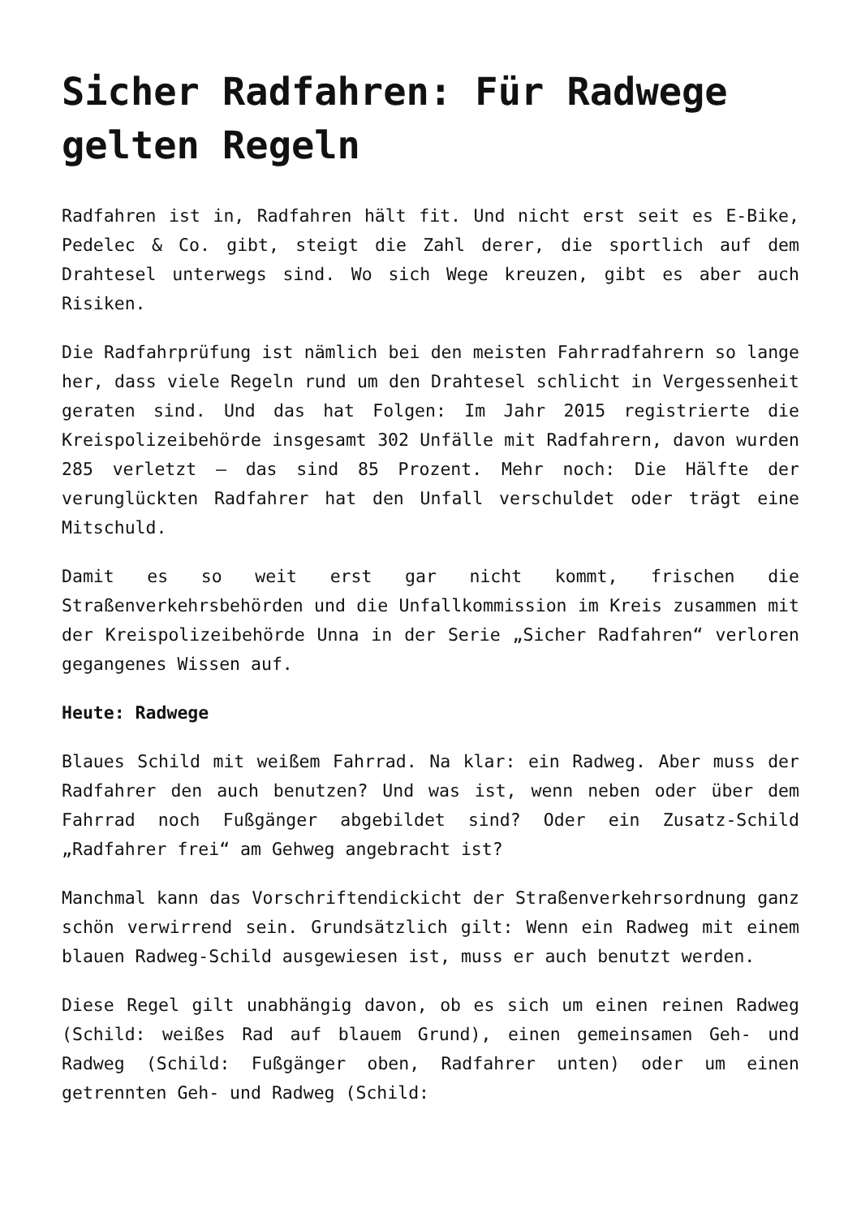Sicher Radfahren: Für Radwege gelten Regeln
Radfahren ist in, Radfahren hält fit. Und nicht erst seit es E-Bike, Pedelec & Co. gibt, steigt die Zahl derer, die sportlich auf dem Drahtesel unterwegs sind. Wo sich Wege kreuzen, gibt es aber auch Risiken.
Die Radfahrprüfung ist nämlich bei den meisten Fahrradfahrern so lange her, dass viele Regeln rund um den Drahtesel schlicht in Vergessenheit geraten sind. Und das hat Folgen: Im Jahr 2015 registrierte die Kreispolizeibehörde insgesamt 302 Unfälle mit Radfahrern, davon wurden 285 verletzt – das sind 85 Prozent. Mehr noch: Die Hälfte der verunglückten Radfahrer hat den Unfall verschuldet oder trägt eine Mitschuld.
Damit es so weit erst gar nicht kommt, frischen die Straßenverkehrsbehörden und die Unfallkommission im Kreis zusammen mit der Kreispolizeibehörde Unna in der Serie „Sicher Radfahren“ verloren gegangenes Wissen auf.
Heute: Radwege
Blaues Schild mit weißem Fahrrad. Na klar: ein Radweg. Aber muss der Radfahrer den auch benutzen? Und was ist, wenn neben oder über dem Fahrrad noch Fußgänger abgebildet sind? Oder ein Zusatz-Schild „Radfahrer frei“ am Gehweg angebracht ist?
Manchmal kann das Vorschriftendickicht der Straßenverkehrsordnung ganz schön verwirrend sein. Grundsätzlich gilt: Wenn ein Radweg mit einem blauen Radweg-Schild ausgewiesen ist, muss er auch benutzt werden.
Diese Regel gilt unabhängig davon, ob es sich um einen reinen Radweg (Schild: weißes Rad auf blauem Grund), einen gemeinsamen Geh- und Radweg (Schild: Fußgänger oben, Radfahrer unten) oder um einen getrennten Geh- und Radweg (Schild: